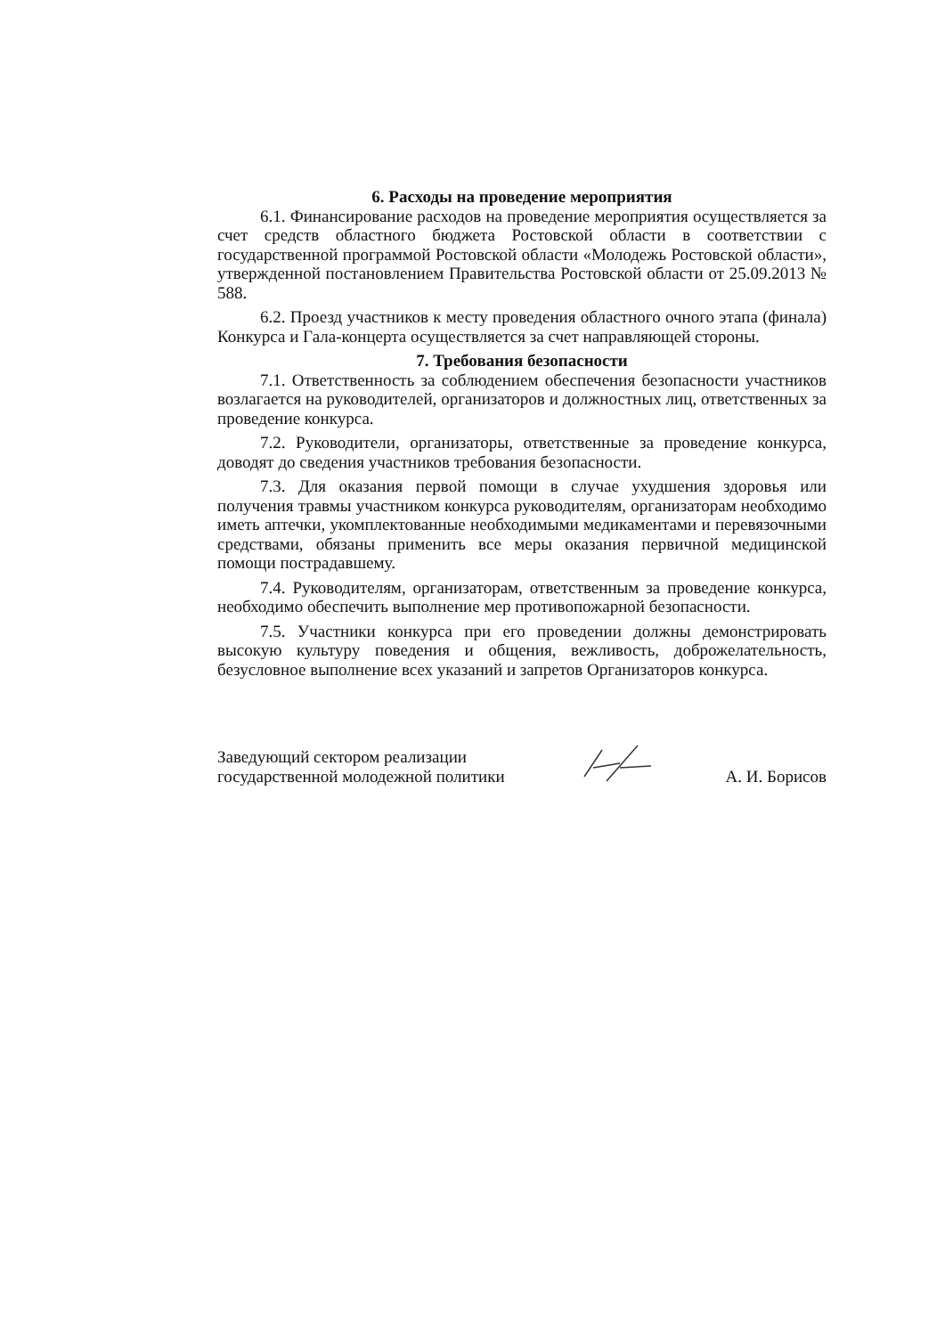6. Расходы на проведение мероприятия
6.1. Финансирование расходов на проведение мероприятия осуществляется за счет средств областного бюджета Ростовской области в соответствии с государственной программой Ростовской области «Молодежь Ростовской области», утвержденной постановлением Правительства Ростовской области от 25.09.2013 № 588.
6.2. Проезд участников к месту проведения областного очного этапа (финала) Конкурса и Гала-концерта осуществляется за счет направляющей стороны.
7. Требования безопасности
7.1. Ответственность за соблюдением обеспечения безопасности участников возлагается на руководителей, организаторов и должностных лиц, ответственных за проведение конкурса.
7.2. Руководители, организаторы, ответственные за проведение конкурса, доводят до сведения участников требования безопасности.
7.3. Для оказания первой помощи в случае ухудшения здоровья или получения травмы участником конкурса руководителям, организаторам необходимо иметь аптечки, укомплектованные необходимыми медикаментами и перевязочными средствами, обязаны применить все меры оказания первичной медицинской помощи пострадавшему.
7.4. Руководителям, организаторам, ответственным за проведение конкурса, необходимо обеспечить выполнение мер противопожарной безопасности.
7.5. Участники конкурса при его проведении должны демонстрировать высокую культуру поведения и общения, вежливость, доброжелательность, безусловное выполнение всех указаний и запретов Организаторов конкурса.
Заведующий сектором реализации
государственной молодежной политики
А. И. Борисов